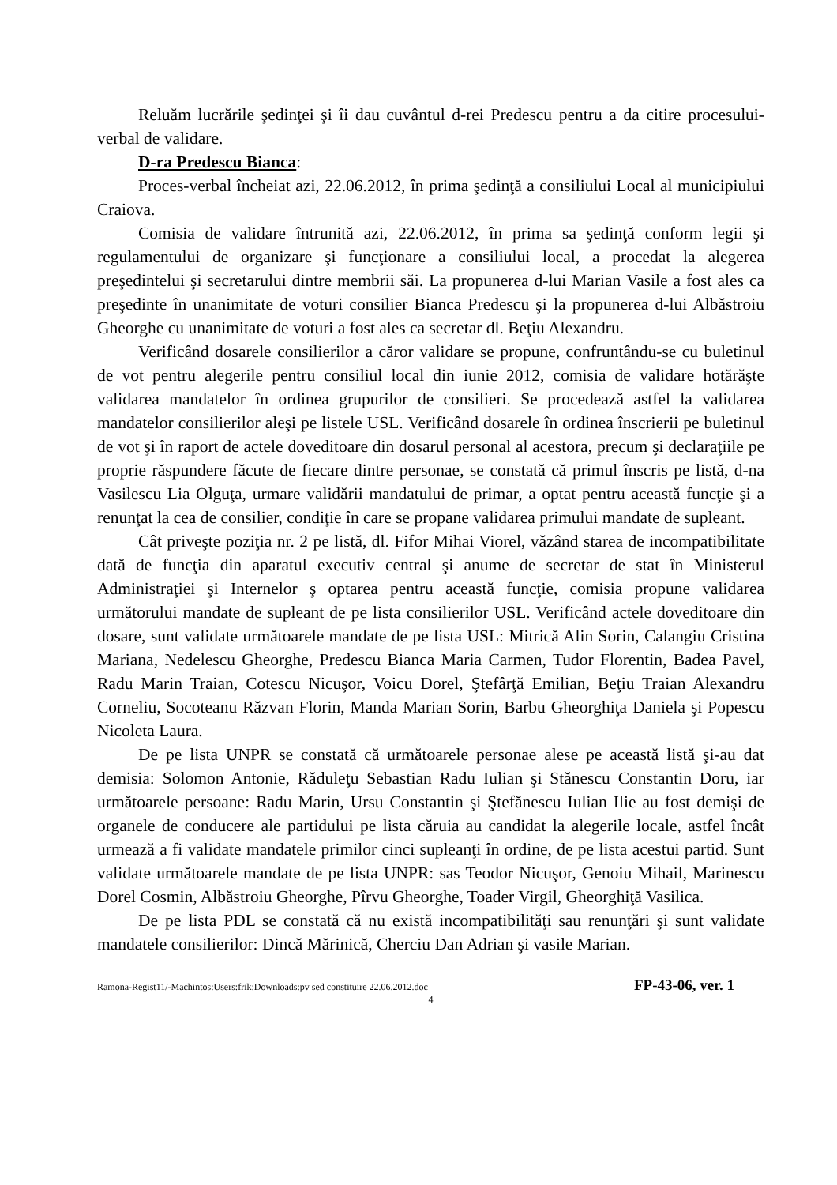Reluăm lucrările şedinţei şi îi dau cuvântul d-rei Predescu pentru a da citire procesului-verbal de validare.
D-ra Predescu Bianca:
Proces-verbal încheiat azi, 22.06.2012, în prima şedinţă a consiliului Local al municipiului Craiova.
Comisia de validare întrunită azi, 22.06.2012, în prima sa şedinţă conform legii şi regulamentului de organizare şi funcţionare a consiliului local, a procedat la alegerea preşedintelui şi secretarului dintre membrii săi. La propunerea d-lui Marian Vasile a fost ales ca preşedinte în unanimitate de voturi consilier Bianca Predescu şi la propunerea d-lui Albăstroiu Gheorghe cu unanimitate de voturi a fost ales ca secretar dl. Beţiu Alexandru.
Verificând dosarele consilierilor a căror validare se propune, confruntându-se cu buletinul de vot pentru alegerile pentru consiliul local din iunie 2012, comisia de validare hotărăşte validarea mandatelor în ordinea grupurilor de consilieri. Se procedează astfel la validarea mandatelor consilierilor aleşi pe listele USL. Verificând dosarele în ordinea înscrierii pe buletinul de vot şi în raport de actele doveditoare din dosarul personal al acestora, precum şi declaraţiile pe proprie răspundere făcute de fiecare dintre personae, se constată că primul înscris pe listă, d-na Vasilescu Lia Olguţa, urmare validării mandatului de primar, a optat pentru această funcţie şi a renunţat la cea de consilier, condiţie în care se propane validarea primului mandate de supleant.
Cât priveşte poziţia nr. 2 pe listă, dl. Fifor Mihai Viorel, văzând starea de incompatibilitate dată de funcţia din aparatul executiv central şi anume de secretar de stat în Ministerul Administraţiei şi Internelor ş optarea pentru această funcţie, comisia propune validarea următorului mandate de supleant de pe lista consilierilor USL. Verificând actele doveditoare din dosare, sunt validate următoarele mandate de pe lista USL: Mitrică Alin Sorin, Calangiu Cristina Mariana, Nedelescu Gheorghe, Predescu Bianca Maria Carmen, Tudor Florentin, Badea Pavel, Radu Marin Traian, Cotescu Nicuşor, Voicu Dorel, Ştefârţă Emilian, Beţiu Traian Alexandru Corneliu, Socoteanu Răzvan Florin, Manda Marian Sorin, Barbu Gheorghiţa Daniela şi Popescu Nicoleta Laura.
De pe lista UNPR se constată că următoarele personae alese pe această listă şi-au dat demisia: Solomon Antonie, Răduleţu Sebastian Radu Iulian şi Stănescu Constantin Doru, iar următoarele persoane: Radu Marin, Ursu Constantin şi Ştefănescu Iulian Ilie au fost demişi de organele de conducere ale partidului pe lista căruia au candidat la alegerile locale, astfel încât urmează a fi validate mandatele primilor cinci supleanţi în ordine, de pe lista acestui partid. Sunt validate următoarele mandate de pe lista UNPR: sas Teodor Nicuşor, Genoiu Mihail, Marinescu Dorel Cosmin, Albăstroiu Gheorghe, Pîrvu Gheorghe, Toader Virgil, Gheorghiţă Vasilica.
De pe lista PDL se constată că nu există incompatibilităţi sau renunţări şi sunt validate mandatele consilierilor: Dincă Mărinică, Cherciu Dan Adrian şi vasile Marian.
Ramona-Regist11/-Machintos:Users:frik:Downloads:pv sed constituire 22.06.2012.doc FP-43-06, ver. 1
4